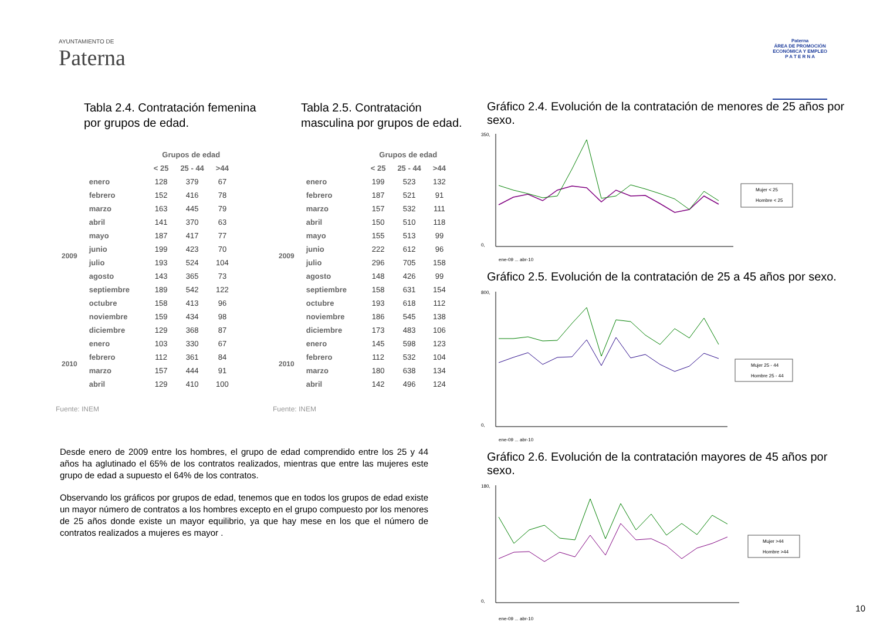AYUNTAMIENTO DE
Paterna
Paterna
ÁREA DE PROMOCIÓN
ECONÓMICA Y EMPLEO
P A T E R N A
Tabla 2.4. Contratación femenina por grupos de edad.
| | | Grupos de edad | | |
| --- | --- | --- | --- | --- |
| | | < 25 | 25 - 44 | >44 |
| 2009 | enero | 128 | 379 | 67 |
| | febrero | 152 | 416 | 78 |
| | marzo | 163 | 445 | 79 |
| | abril | 141 | 370 | 63 |
| | mayo | 187 | 417 | 77 |
| | junio | 199 | 423 | 70 |
| | julio | 193 | 524 | 104 |
| | agosto | 143 | 365 | 73 |
| | septiembre | 189 | 542 | 122 |
| | octubre | 158 | 413 | 96 |
| | noviembre | 159 | 434 | 98 |
| | diciembre | 129 | 368 | 87 |
| 2010 | enero | 103 | 330 | 67 |
| | febrero | 112 | 361 | 84 |
| | marzo | 157 | 444 | 91 |
| | abril | 129 | 410 | 100 |
Fuente: INEM
Tabla 2.5. Contratación masculina por grupos de edad.
| | | Grupos de edad | | |
| --- | --- | --- | --- | --- |
| | | < 25 | 25 - 44 | >44 |
| 2009 | enero | 199 | 523 | 132 |
| | febrero | 187 | 521 | 91 |
| | marzo | 157 | 532 | 111 |
| | abril | 150 | 510 | 118 |
| | mayo | 155 | 513 | 99 |
| | junio | 222 | 612 | 96 |
| | julio | 296 | 705 | 158 |
| | agosto | 148 | 426 | 99 |
| | septiembre | 158 | 631 | 154 |
| | octubre | 193 | 618 | 112 |
| | noviembre | 186 | 545 | 138 |
| | diciembre | 173 | 483 | 106 |
| 2010 | enero | 145 | 598 | 123 |
| | febrero | 112 | 532 | 104 |
| | marzo | 180 | 638 | 134 |
| | abril | 142 | 496 | 124 |
Fuente: INEM
Gráfico 2.4. Evolución de la contratación de menores de 25 años por sexo.
350,
0,
Mujer < 25
Hombre < 25
ene-09 ... abr-10
Gráfico 2.5. Evolución de la contratación de 25 a 45 años por sexo.
800,
0,
Mujer 25 - 44
Hombre 25 - 44
ene-09 ... abr-10
Gráfico 2.6. Evolución de la contratación mayores de 45 años por sexo.
180,
0,
Mujer >44
Hombre >44
ene-09 ... abr-10
Desde enero de 2009 entre los hombres, el grupo de edad comprendido entre los 25 y 44 años ha aglutinado el 65% de los contratos realizados, mientras que entre las mujeres este grupo de edad a supuesto el 64% de los contratos.
Observando los gráficos por grupos de edad, tenemos que en todos los grupos de edad existe un mayor número de contratos a los hombres excepto en el grupo compuesto por los menores de 25 años donde existe un mayor equilibrio, ya que hay mese en los que el número de contratos realizados a mujeres es mayor .
10